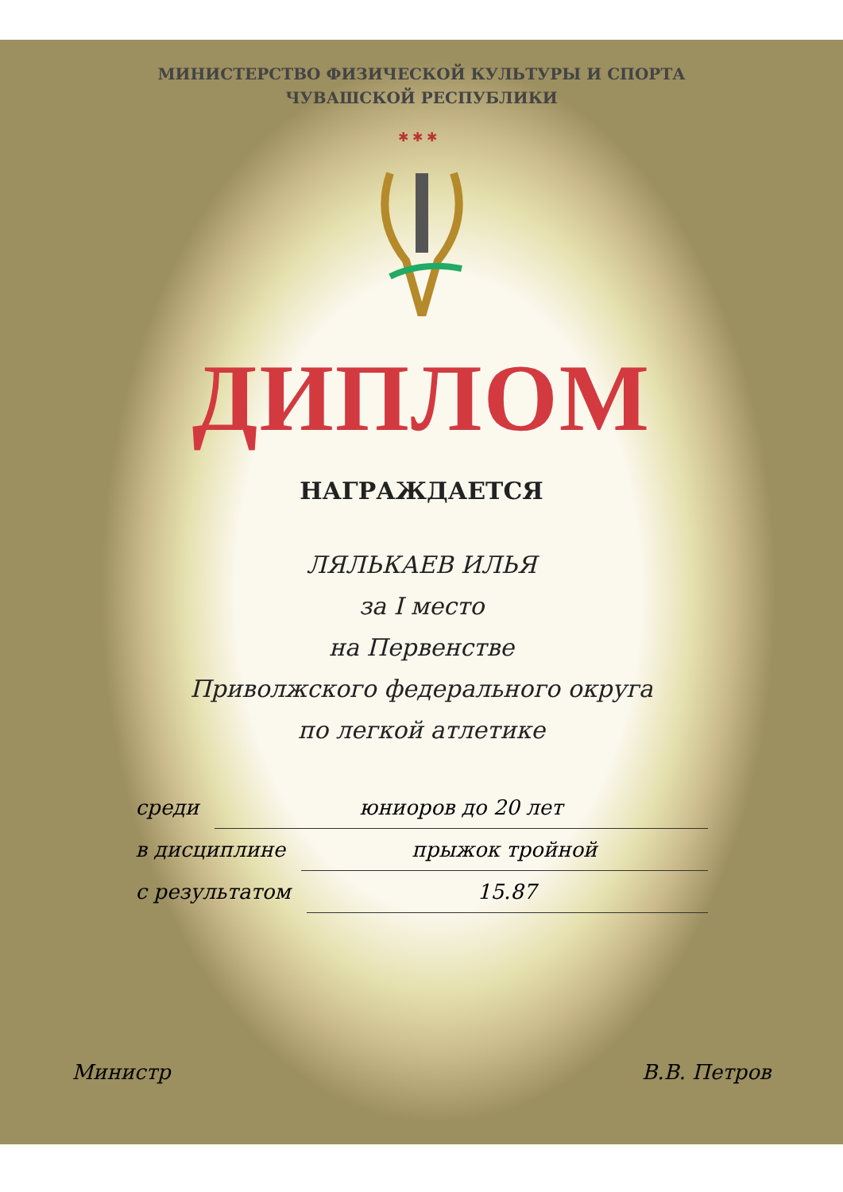МИНИСТЕРСТВО ФИЗИЧЕСКОЙ КУЛЬТУРЫ И СПОРТА
ЧУВАШСКОЙ РЕСПУБЛИКИ
✱ ✱ ✱
ДИПЛОМ
НАГРАЖДАЕТСЯ
ЛЯЛЬКАЕВ ИЛЬЯ
за I место
на Первенстве
Приволжского федерального округа
по легкой атлетике
среди юниоров до 20 лет
в дисциплине прыжок тройной
с результатом 15.87
Министр В.В. Петров